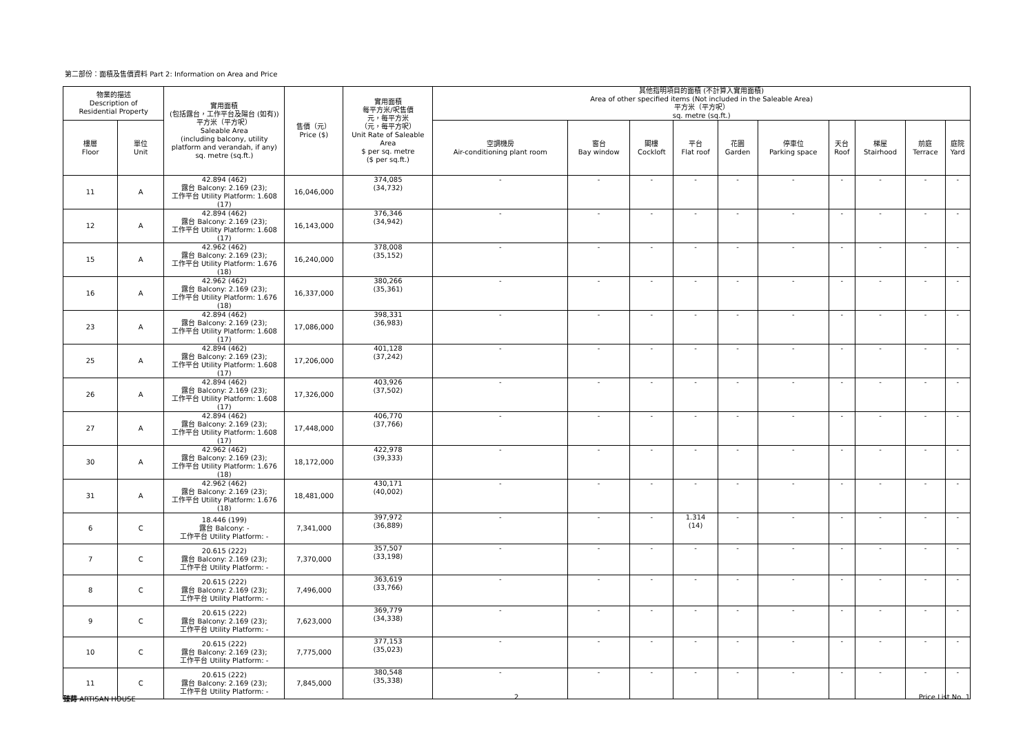第二部份：面積及售價資料 Part 2: Information on Area and Price
| 物業的描述 Description of Residential Property | | 實用面積 (包括露台，工作平台及陽台 (如有)) 平方米（平方呎） Saleable Area (including balcony, utility platform and verandah, if any) sq. metre (sq.ft.) | 售價（元） Price ($) | 實用面積 每平方米/呎售價 元，每平方米 （元，每平方呎） Unit Rate of Saleable Area $ per sq. metre ($ per sq.ft.) | 其他指明項目的面積 (不計算入實用面積) Area of other specified items (Not included in the Saleable Area) 平方米（平方呎） sq. metre (sq.ft.) | | | | | | | | | |
| --- | --- | --- | --- | --- | --- | --- | --- | --- | --- | --- | --- | --- | --- | --- |
| 樓層 Floor | 單位 Unit | | | | 空調機房 Air-conditioning plant room | 窗台 Bay window | 閣樓 Cockloft | 平台 Flat roof | 花園 Garden | 停車位 Parking space | 天台 Roof | 梯屋 Stairhood | 前庭 Terrace | 庭院 Yard |
| 11 | A | 42.894 (462) 露台 Balcony: 2.169 (23); 工作平台 Utility Platform: 1.608 (17) | 16,046,000 | 374,085 (34,732) | - | - | - | - | - | - | - | - | - | - |
| 12 | A | 42.894 (462) 露台 Balcony: 2.169 (23); 工作平台 Utility Platform: 1.608 (17) | 16,143,000 | 376,346 (34,942) | - | - | - | - | - | - | - | - | - | - |
| 15 | A | 42.962 (462) 露台 Balcony: 2.169 (23); 工作平台 Utility Platform: 1.676 (18) | 16,240,000 | 378,008 (35,152) | - | - | - | - | - | - | - | - | - | - |
| 16 | A | 42.962 (462) 露台 Balcony: 2.169 (23); 工作平台 Utility Platform: 1.676 (18) | 16,337,000 | 380,266 (35,361) | - | - | - | - | - | - | - | - | - | - |
| 23 | A | 42.894 (462) 露台 Balcony: 2.169 (23); 工作平台 Utility Platform: 1.608 (17) | 17,086,000 | 398,331 (36,983) | - | - | - | - | - | - | - | - | - | - |
| 25 | A | 42.894 (462) 露台 Balcony: 2.169 (23); 工作平台 Utility Platform: 1.608 (17) | 17,206,000 | 401,128 (37,242) | - | - | - | - | - | - | - | - | - | - |
| 26 | A | 42.894 (462) 露台 Balcony: 2.169 (23); 工作平台 Utility Platform: 1.608 (17) | 17,326,000 | 403,926 (37,502) | - | - | - | - | - | - | - | - | - | - |
| 27 | A | 42.894 (462) 露台 Balcony: 2.169 (23); 工作平台 Utility Platform: 1.608 (17) | 17,448,000 | 406,770 (37,766) | - | - | - | - | - | - | - | - | - | - |
| 30 | A | 42.962 (462) 露台 Balcony: 2.169 (23); 工作平台 Utility Platform: 1.676 (18) | 18,172,000 | 422,978 (39,333) | - | - | - | - | - | - | - | - | - | - |
| 31 | A | 42.962 (462) 露台 Balcony: 2.169 (23); 工作平台 Utility Platform: 1.676 (18) | 18,481,000 | 430,171 (40,002) | - | - | - | - | - | - | - | - | - | - |
| 6 | C | 18.446 (199) 露台 Balcony: - 工作平台 Utility Platform: - | 7,341,000 | 397,972 (36,889) | - | - | - | 1.314 (14) | - | - | - | - | - | - |
| 7 | C | 20.615 (222) 露台 Balcony: 2.169 (23); 工作平台 Utility Platform: - | 7,370,000 | 357,507 (33,198) | - | - | - | - | - | - | - | - | - | - |
| 8 | C | 20.615 (222) 露台 Balcony: 2.169 (23); 工作平台 Utility Platform: - | 7,496,000 | 363,619 (33,766) | - | - | - | - | - | - | - | - | - | - |
| 9 | C | 20.615 (222) 露台 Balcony: 2.169 (23); 工作平台 Utility Platform: - | 7,623,000 | 369,779 (34,338) | - | - | - | - | - | - | - | - | - | - |
| 10 | C | 20.615 (222) 露台 Balcony: 2.169 (23); 工作平台 Utility Platform: - | 7,775,000 | 377,153 (35,023) | - | - | - | - | - | - | - | - | - | - |
| 11 | C | 20.615 (222) 露台 Balcony: 2.169 (23); 工作平台 Utility Platform: - | 7,845,000 | 380,548 (35,338) | - | - | - | - | - | - | - | - | - | - |
臻蒔 ARTISAN HOUSE 2 Price List No. 1